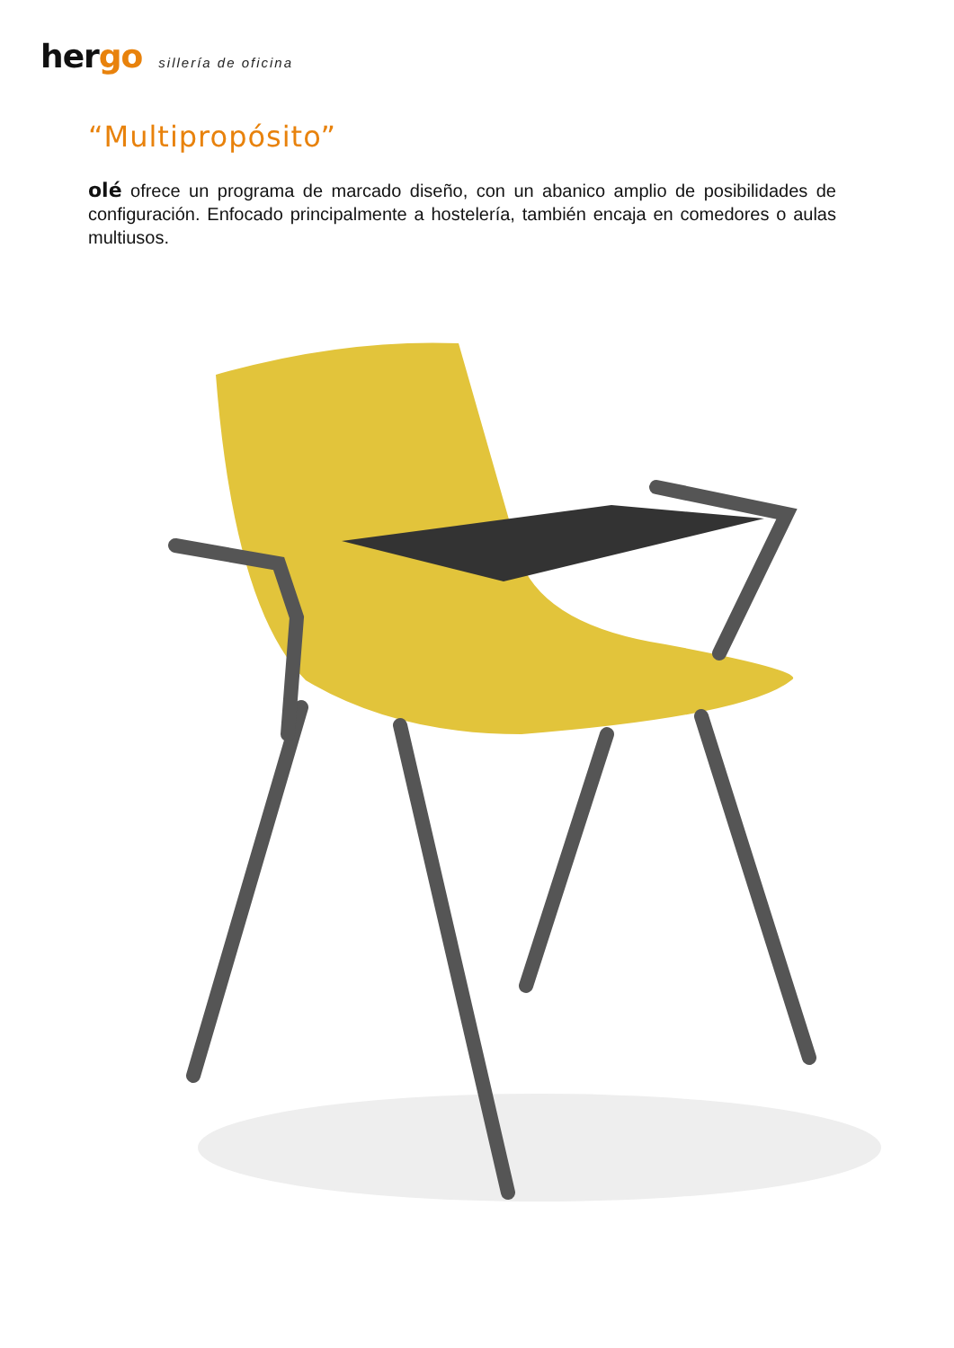hergo
sillería de oficina
“Multipropósito”
olé ofrece un programa de marcado diseño, con un abanico amplio de posibilidades de configuración. Enfocado principalmente a hostelería, también encaja en comedores o aulas multiusos.